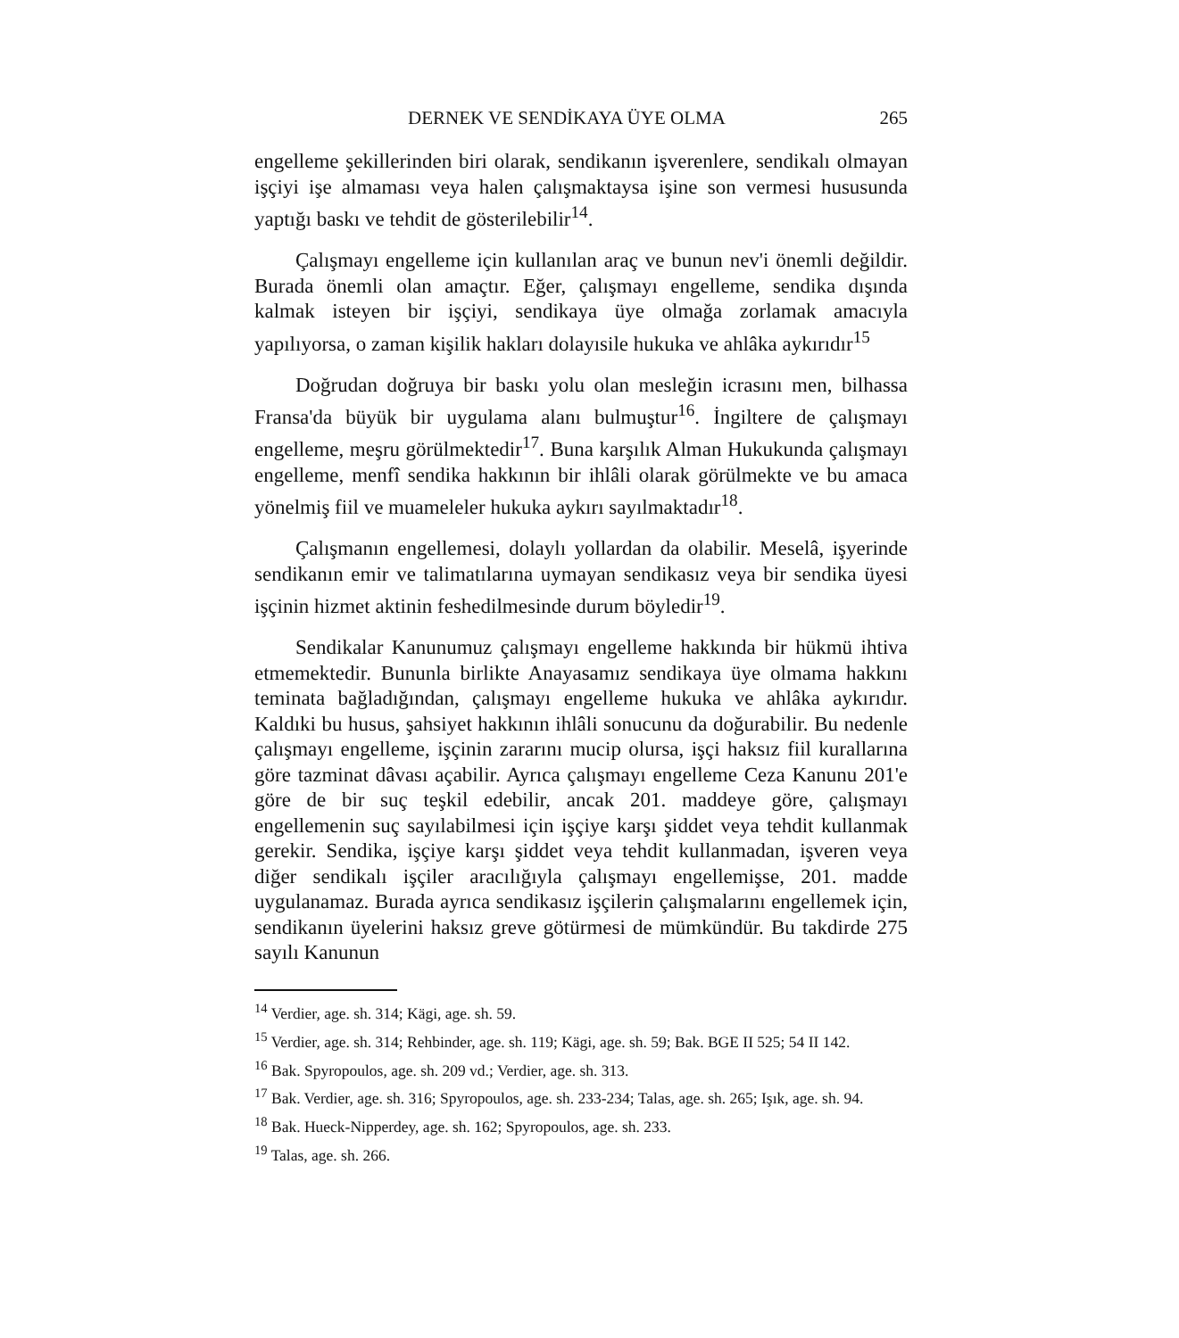DERNEK VE SENDİKAYA ÜYE OLMA 265
engelleme şekillerinden biri olarak, sendikanın işverenlere, sendikalı olmayan işçiyi işe almaması veya halen çalışmaktaysa işine son vermesi hususunda yaptığı baskı ve tehdit de gösterilebilir<sup>14</sup>.
Çalışmayı engelleme için kullanılan araç ve bunun nev'i önemli değildir. Burada önemli olan amaçtır. Eğer, çalışmayı engelleme, sendika dışında kalmak isteyen bir işçiyi, sendikaya üye olmağa zorlamak amacıyla yapılıyorsa, o zaman kişilik hakları dolayısile hukuka ve ahlâka aykırıdır<sup>15</sup>
Doğrudan doğruya bir baskı yolu olan mesleğin icrasını men, bilhassa Fransa'da büyük bir uygulama alanı bulmuştur<sup>16</sup>. İngiltere de çalışmayı engelleme, meşru görülmektedir<sup>17</sup>. Buna karşılık Alman Hukukunda çalışmayı engelleme, menfî sendika hakkının bir ihlâli olarak görülmekte ve bu amaca yönelmiş fiil ve muameleler hukuka aykırı sayılmaktadır<sup>18</sup>.
Çalışmanın engellemesi, dolaylı yollardan da olabilir. Meselâ, işyerinde sendikanın emir ve talimatılarına uymayan sendikasız veya bir sendika üyesi işçinin hizmet aktinin feshedilmesinde durum böyledir<sup>19</sup>.
Sendikalar Kanunumuz çalışmayı engelleme hakkında bir hükmü ihtiva etmemektedir. Bununla birlikte Anayasamız sendikaya üye olmama hakkını teminata bağladığından, çalışmayı engelleme hukuka ve ahlâka aykırıdır. Kaldıki bu husus, şahsiyet hakkının ihlâli sonucunu da doğurabilir. Bu nedenle çalışmayı engelleme, işçinin zararını mucip olursa, işçi haksız fiil kurallarına göre tazminat dâvası açabilir. Ayrıca çalışmayı engelleme Ceza Kanunu 201'e göre de bir suç teşkil edebilir, ancak 201. maddeye göre, çalışmayı engellemenin suç sayılabilmesi için işçiye karşı şiddet veya tehdit kullanmak gerekir. Sendika, işçiye karşı şiddet veya tehdit kullanmadan, işveren veya diğer sendikalı işçiler aracılığıyla çalışmayı engellemişse, 201. madde uygulanamaz. Burada ayrıca sendikasız işçilerin çalışmalarını engellemek için, sendikanın üyelerini haksız greve götürmesi de mümkündür. Bu takdirde 275 sayılı Kanunun
<sup>14</sup> Verdier, age. sh. 314; Kägi, age. sh. 59.
<sup>15</sup> Verdier, age. sh. 314; Rehbinder, age. sh. 119; Kägi, age. sh. 59; Bak. BGE II 525; 54 II 142.
<sup>16</sup> Bak. Spyropoulos, age. sh. 209 vd.; Verdier, age. sh. 313.
<sup>17</sup> Bak. Verdier, age. sh. 316; Spyropoulos, age. sh. 233-234; Talas, age. sh. 265; Işık, age. sh. 94.
<sup>18</sup> Bak. Hueck-Nipperdey, age. sh. 162; Spyropoulos, age. sh. 233.
<sup>19</sup> Talas, age. sh. 266.